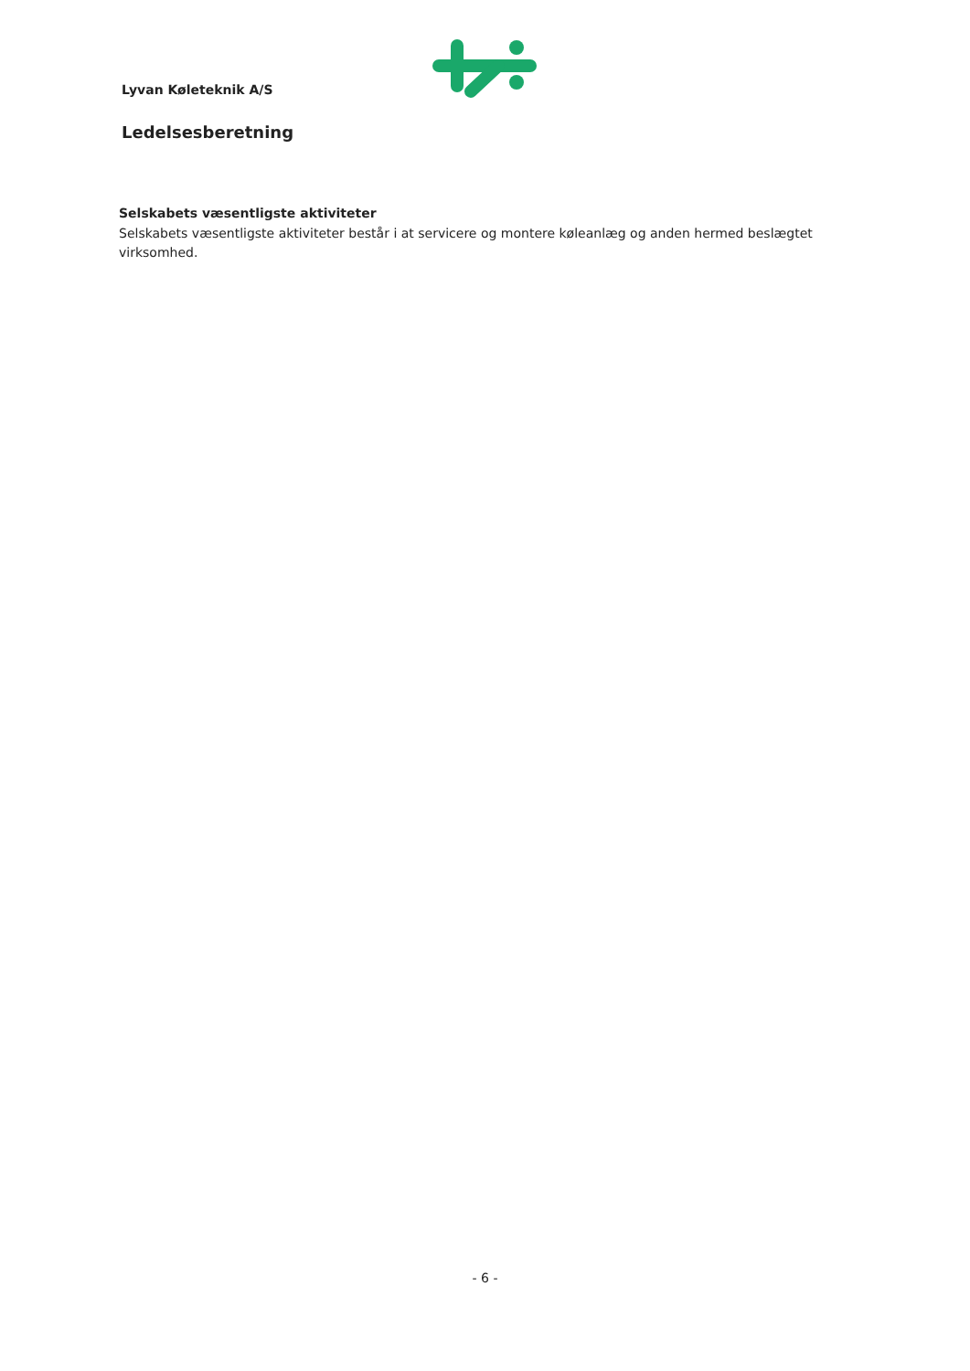Lyvan Køleteknik A/S
Ledelsesberetning
Selskabets væsentligste aktiviteter
Selskabets væsentligste aktiviteter består i at servicere og montere køleanlæg og anden hermed beslægtet virksomhed.
- 6 -